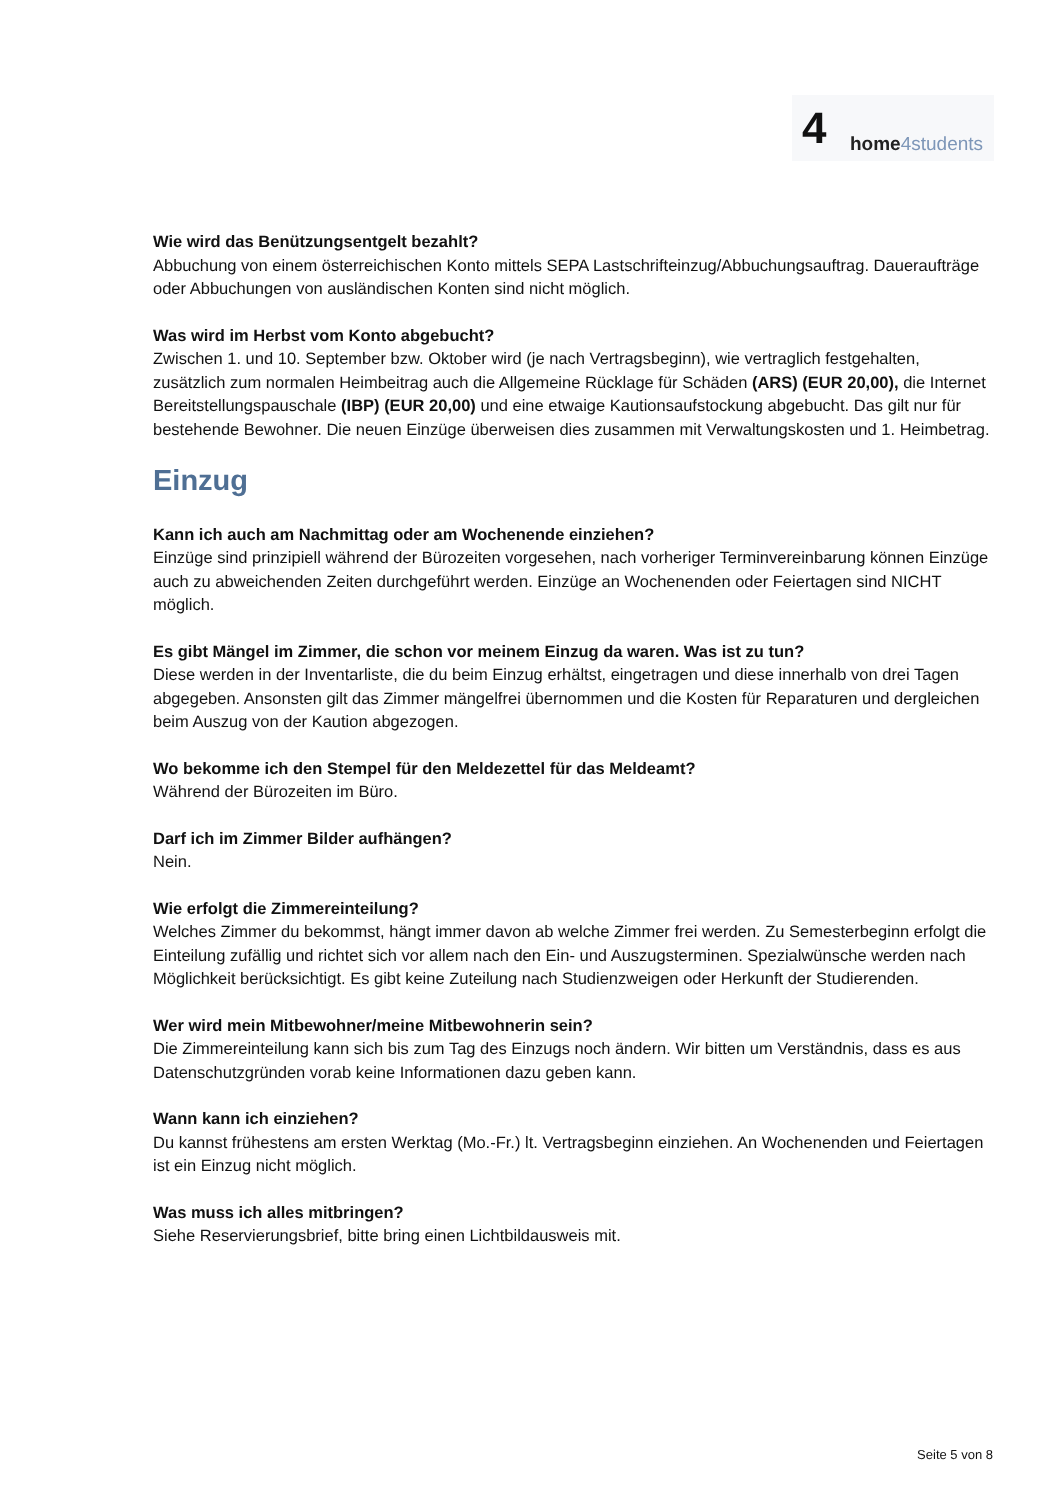4 home4students
Wie wird das Benützungsentgelt bezahlt?
Abbuchung von einem österreichischen Konto mittels SEPA Lastschrifteinzug/Abbuchungsauftrag. Daueraufträge oder Abbuchungen von ausländischen Konten sind nicht möglich.
Was wird im Herbst vom Konto abgebucht?
Zwischen 1. und 10. September bzw. Oktober wird (je nach Vertragsbeginn), wie vertraglich festgehalten, zusätzlich zum normalen Heimbeitrag auch die Allgemeine Rücklage für Schäden (ARS) (EUR 20,00), die Internet Bereitstellungspauschale (IBP) (EUR 20,00) und eine etwaige Kautionsaufstockung abgebucht. Das gilt nur für bestehende Bewohner. Die neuen Einzüge überweisen dies zusammen mit Verwaltungskosten und 1. Heimbetrag.
Einzug
Kann ich auch am Nachmittag oder am Wochenende einziehen?
Einzüge sind prinzipiell während der Bürozeiten vorgesehen, nach vorheriger Terminvereinbarung können Einzüge auch zu abweichenden Zeiten durchgeführt werden. Einzüge an Wochenenden oder Feiertagen sind NICHT möglich.
Es gibt Mängel im Zimmer, die schon vor meinem Einzug da waren. Was ist zu tun?
Diese werden in der Inventarliste, die du beim Einzug erhältst, eingetragen und diese innerhalb von drei Tagen abgegeben. Ansonsten gilt das Zimmer mängelfrei übernommen und die Kosten für Reparaturen und dergleichen beim Auszug von der Kaution abgezogen.
Wo bekomme ich den Stempel für den Meldezettel für das Meldeamt?
Während der Bürozeiten im Büro.
Darf ich im Zimmer Bilder aufhängen?
Nein.
Wie erfolgt die Zimmereinteilung?
Welches Zimmer du bekommst, hängt immer davon ab welche Zimmer frei werden. Zu Semesterbeginn erfolgt die Einteilung zufällig und richtet sich vor allem nach den Ein- und Auszugsterminen. Spezialwünsche werden nach Möglichkeit berücksichtigt. Es gibt keine Zuteilung nach Studienzweigen oder Herkunft der Studierenden.
Wer wird mein Mitbewohner/meine Mitbewohnerin sein?
Die Zimmereinteilung kann sich bis zum Tag des Einzugs noch ändern. Wir bitten um Verständnis, dass es aus Datenschutzgründen vorab keine Informationen dazu geben kann.
Wann kann ich einziehen?
Du kannst frühestens am ersten Werktag (Mo.-Fr.) lt. Vertragsbeginn einziehen. An Wochenenden und Feiertagen ist ein Einzug nicht möglich.
Was muss ich alles mitbringen?
Siehe Reservierungsbrief, bitte bring einen Lichtbildausweis mit.
Seite 5 von 8